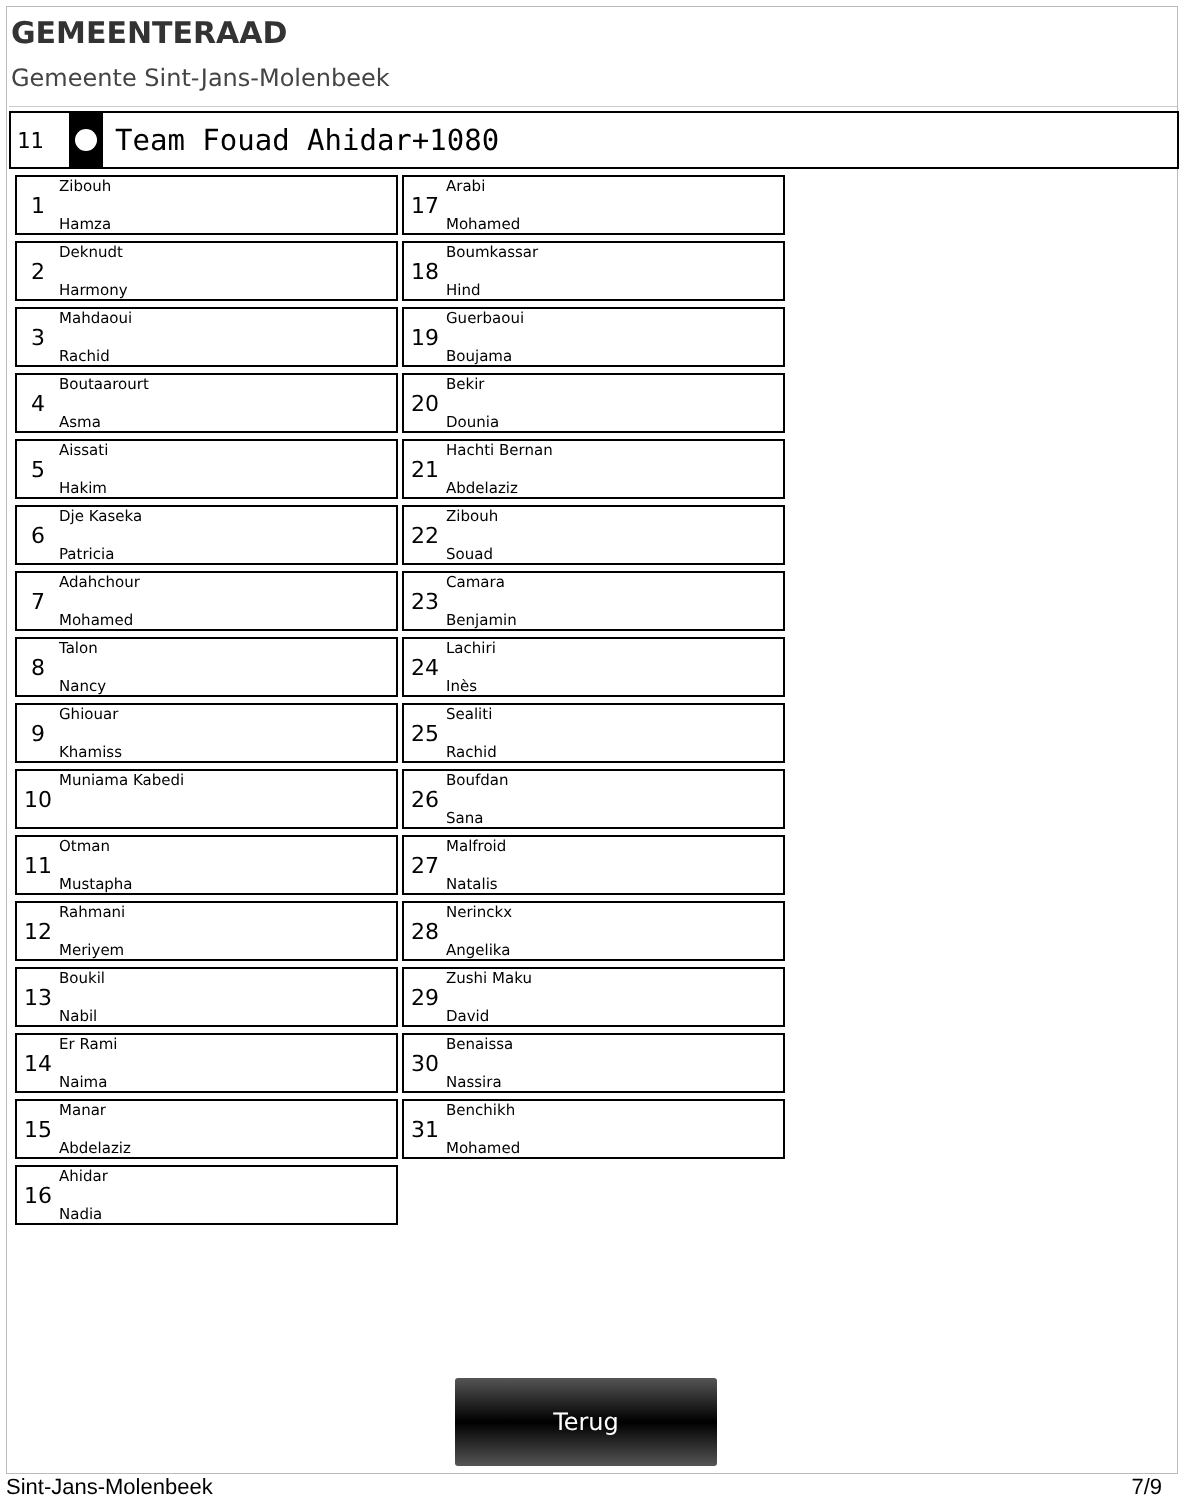GEMEENTERAAD
Gemeente Sint-Jans-Molenbeek
11
Team Fouad Ahidar+1080
1
Zibouh
Hamza
2
Deknudt
Harmony
3
Mahdaoui
Rachid
4
Boutaarourt
Asma
5
Aissati
Hakim
6
Dje Kaseka
Patricia
7
Adahchour
Mohamed
8
Talon
Nancy
9
Ghiouar
Khamiss
10
Muniama Kabedi
11
Otman
Mustapha
12
Rahmani
Meriyem
13
Boukil
Nabil
14
Er Rami
Naima
15
Manar
Abdelaziz
16
Ahidar
Nadia
17
Arabi
Mohamed
18
Boumkassar
Hind
19
Guerbaoui
Boujama
20
Bekir
Dounia
21
Hachti Bernan
Abdelaziz
22
Zibouh
Souad
23
Camara
Benjamin
24
Lachiri
Inès
25
Sealiti
Rachid
26
Boufdan
Sana
27
Malfroid
Natalis
28
Nerinckx
Angelika
29
Zushi Maku
David
30
Benaissa
Nassira
31
Benchikh
Mohamed
Terug
Sint-Jans-Molenbeek 7/9